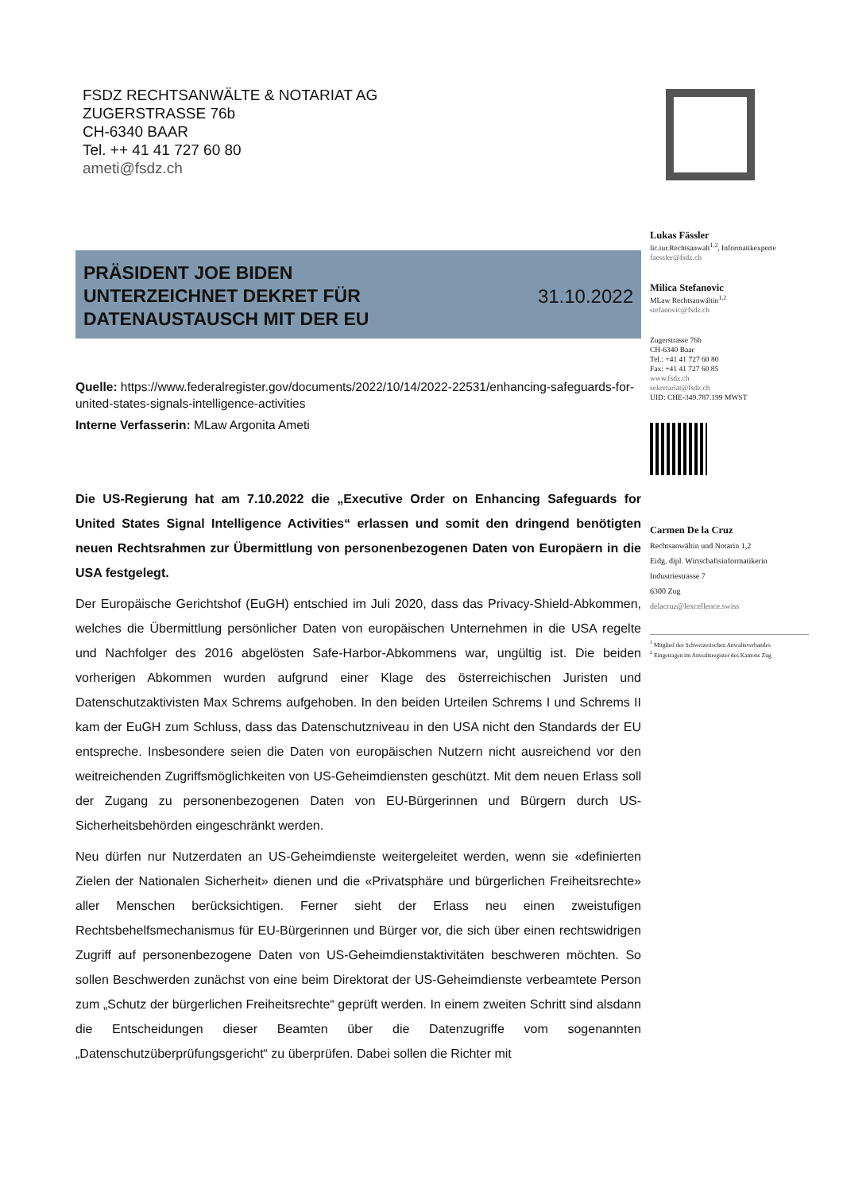FSDZ RECHTSANWÄLTE & NOTARIAT AG
ZUGERSTRASSE 76b
CH-6340 BAAR
Tel. ++ 41 41 727 60 80
ameti@fsdz.ch
Lukas Fässler
lic.iur.Rechtsanwalt<sup>1,2</sup>, Informatikexperte
faessler@fsdz.ch
Milica Stefanovic
MLaw Rechtsanwältin<sup>1,2</sup>
stefanovic@fsdz.ch
Zugerstrasse 76b
CH-6340 Baar
Tel.: +41 41 727 60 80
Fax: +41 41 727 60 85
www.fsdz.ch
sekretariat@fsdz.ch
UID: CHE-349.787.199 MWST
Carmen De la Cruz
Rechtsanwältin und Notarin 1,2
Eidg. dipl. Wirtschaftsinformatikerin
Industriestrasse 7
6300 Zug
delacruz@lexcellence.swiss
<sup>1</sup> Mitglied des Schweizerischen Anwaltsverbandes
<sup>2</sup> Eingetragen im Anwaltsregister des Kantons Zug
PRÄSIDENT JOE BIDEN
UNTERZEICHNET DEKRET FÜR
DATENAUSTAUSCH MIT DER EU
31.10.2022
Quelle: https://www.federalregister.gov/documents/2022/10/14/2022-22531/enhancing-safeguards-for-united-states-signals-intelligence-activities
Interne Verfasserin: MLaw Argonita Ameti
Die US-Regierung hat am 7.10.2022 die „Executive Order on Enhancing Safeguards for United States Signal Intelligence Activities“ erlassen und somit den dringend benötigten neuen Rechtsrahmen zur Übermittlung von personenbezogenen Daten von Europäern in die USA festgelegt.
Der Europäische Gerichtshof (EuGH) entschied im Juli 2020, dass das Privacy-Shield-Abkommen, welches die Übermittlung persönlicher Daten von europäischen Unternehmen in die USA regelte und Nachfolger des 2016 abgelösten Safe-Harbor-Abkommens war, ungültig ist. Die beiden vorherigen Abkommen wurden aufgrund einer Klage des österreichischen Juristen und Datenschutzaktivisten Max Schrems aufgehoben. In den beiden Urteilen Schrems I und Schrems II kam der EuGH zum Schluss, dass das Datenschutzniveau in den USA nicht den Standards der EU entspreche. Insbesondere seien die Daten von europäischen Nutzern nicht ausreichend vor den weitreichenden Zugriffsmöglichkeiten von US-Geheimdiensten geschützt. Mit dem neuen Erlass soll der Zugang zu personenbezogenen Daten von EU-Bürgerinnen und Bürgern durch US-Sicherheitsbehörden eingeschränkt werden.
Neu dürfen nur Nutzerdaten an US-Geheimdienste weitergeleitet werden, wenn sie «definierten Zielen der Nationalen Sicherheit» dienen und die «Privatsphäre und bürgerlichen Freiheitsrechte» aller Menschen berücksichtigen. Ferner sieht der Erlass neu einen zweistufigen Rechtsbehelfsmechanismus für EU-Bürgerinnen und Bürger vor, die sich über einen rechtswidrigen Zugriff auf personenbezogene Daten von US-Geheimdienstaktivitäten beschweren möchten. So sollen Beschwerden zunächst von eine beim Direktorat der US-Geheimdienste verbeamtete Person zum „Schutz der bürgerlichen Freiheitsrechte“ geprüft werden. In einem zweiten Schritt sind alsdann die Entscheidungen dieser Beamten über die Datenzugriffe vom sogenannten „Datenschutzüberprüfungsgericht“ zu überprüfen. Dabei sollen die Richter mit